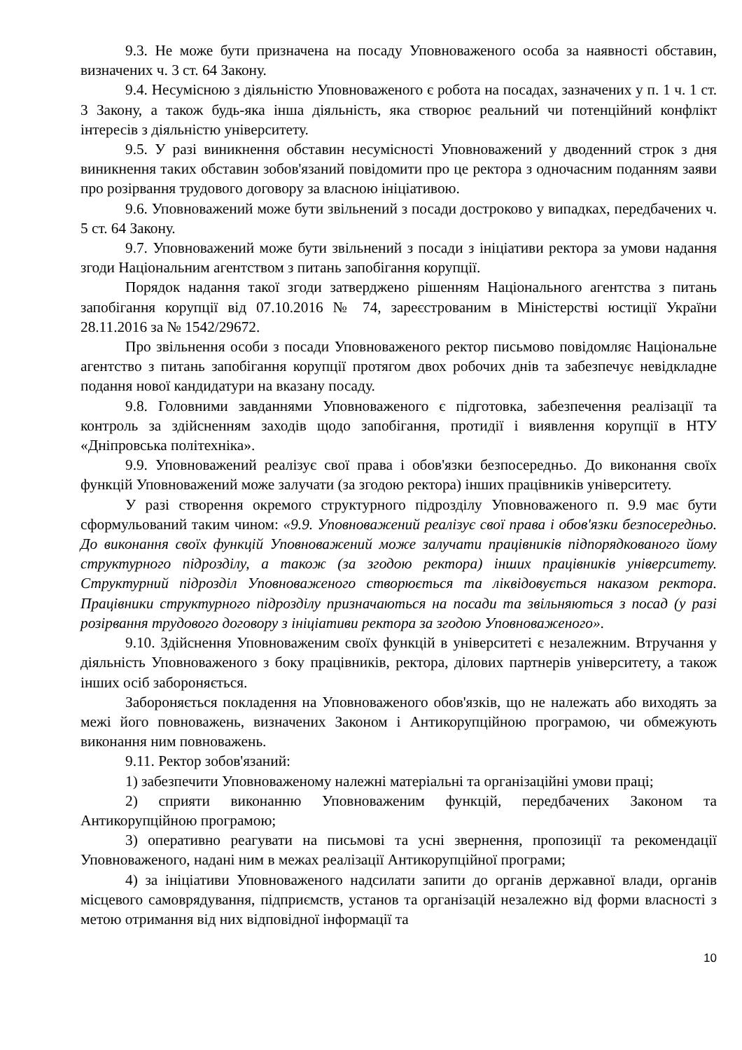9.3. Не може бути призначена на посаду Уповноваженого особа за наявності обставин, визначених ч. 3 ст. 64 Закону.
9.4. Несумісною з діяльністю Уповноваженого є робота на посадах, зазначених у п. 1 ч. 1 ст. 3 Закону, а також будь-яка інша діяльність, яка створює реальний чи потенційний конфлікт інтересів з діяльністю університету.
9.5. У разі виникнення обставин несумісності Уповноважений у дводенний строк з дня виникнення таких обставин зобов'язаний повідомити про це ректора з одночасним поданням заяви про розірвання трудового договору за власною ініціативою.
9.6. Уповноважений може бути звільнений з посади достроково у випадках, передбачених ч. 5 ст. 64 Закону.
9.7. Уповноважений може бути звільнений з посади з ініціативи ректора за умови надання згоди Національним агентством з питань запобігання корупції.
Порядок надання такої згоди затверджено рішенням Національного агентства з питань запобігання корупції від 07.10.2016 № 74, зареєстрованим в Міністерстві юстиції України 28.11.2016 за № 1542/29672.
Про звільнення особи з посади Уповноваженого ректор письмово повідомляє Національне агентство з питань запобігання корупції протягом двох робочих днів та забезпечує невідкладне подання нової кандидатури на вказану посаду.
9.8. Головними завданнями Уповноваженого є підготовка, забезпечення реалізації та контроль за здійсненням заходів щодо запобігання, протидії і виявлення корупції в НТУ «Дніпровська політехніка».
9.9. Уповноважений реалізує свої права і обов'язки безпосередньо. До виконання своїх функцій Уповноважений може залучати (за згодою ректора) інших працівників університету.
У разі створення окремого структурного підрозділу Уповноваженого п. 9.9 має бути сформульований таким чином: «9.9. Уповноважений реалізує свої права і обов'язки безпосередньо. До виконання своїх функцій Уповноважений може залучати працівників підпорядкованого йому структурного підрозділу, а також (за згодою ректора) інших працівників університету. Структурний підрозділ Уповноваженого створюється та ліквідовується наказом ректора. Працівники структурного підрозділу призначаються на посади та звільняються з посад (у разі розірвання трудового договору з ініціативи ректора за згодою Уповноваженого».
9.10. Здійснення Уповноваженим своїх функцій в університеті є незалежним. Втручання у діяльність Уповноваженого з боку працівників, ректора, ділових партнерів університету, а також інших осіб забороняється.
Забороняється покладення на Уповноваженого обов'язків, що не належать або виходять за межі його повноважень, визначених Законом і Антикорупційною програмою, чи обмежують виконання ним повноважень.
9.11. Ректор зобов'язаний:
1) забезпечити Уповноваженому належні матеріальні та організаційні умови праці;
2) сприяти виконанню Уповноваженим функцій, передбачених Законом та Антикорупційною програмою;
3) оперативно реагувати на письмові та усні звернення, пропозиції та рекомендації Уповноваженого, надані ним в межах реалізації Антикорупційної програми;
4) за ініціативи Уповноваженого надсилати запити до органів державної влади, органів місцевого самоврядування, підприємств, установ та організацій незалежно від форми власності з метою отримання від них відповідної інформації та
10